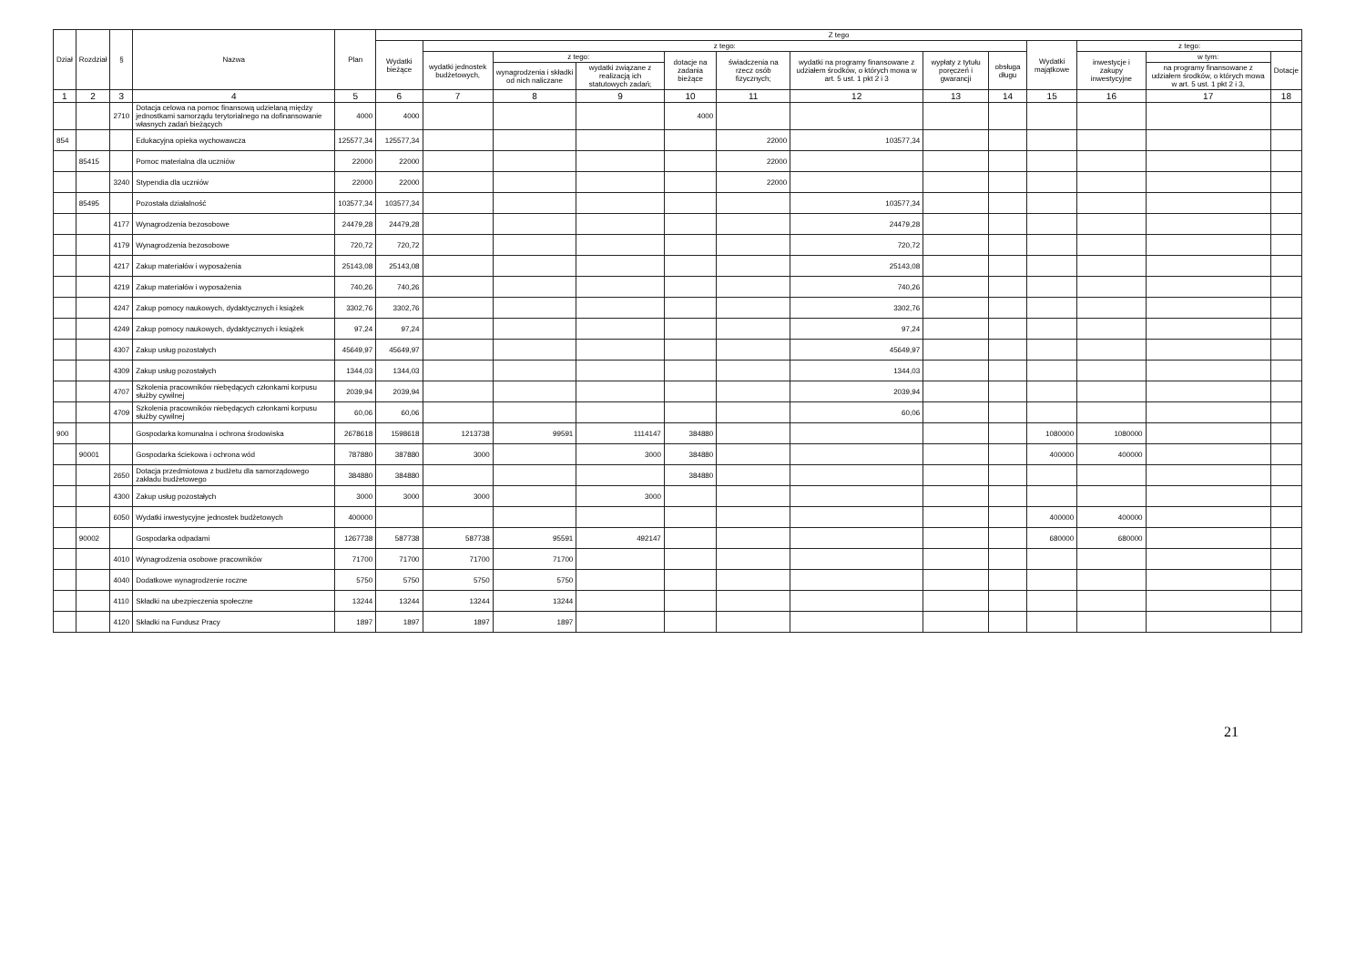| Dział | Rozdział | § | Nazwa | Plan | Z tego | | | | | | | | | | | | |
| --- | --- | --- | --- | --- | --- | --- | --- | --- | --- | --- | --- | --- | --- | --- | --- | --- | --- |
| | | | | | Wydatki bieżące | z tego: | | | | | | | | Wydatki majątkowe | z tego: | | |
| | | | | | | wydatki jednostek budżetowych, | z tego: | | dotacje na zadania bieżące | świadczenia na rzecz osób fizycznych; | wydatki na programy finansowane z udziałem środków, o których mowa w art. 5 ust. 1 pkt 2 i 3 | wypłaty z tytułu poręczeń i gwarancji | obsługa długu | | inwestycje i zakupy inwestycyjne | w tym: | Dotacje |
| | | | | | | | wynagrodzenia i składki od nich naliczane | wydatki związane z realizacją ich statutowych zadań; | | | | | | | | na programy finansowane z udziałem środków, o których mowa w art. 5 ust. 1 pkt 2 i 3, | |
| 1 | 2 | 3 | 4 | 5 | 6 | 7 | 8 | 9 | 10 | 11 | 12 | 13 | 14 | 15 | 16 | 17 | 18 |
| | | 2710 | Dotacja celowa na pomoc finansową udzielaną między jednostkami samorządu terytorialnego na dofinansowanie własnych zadań bieżących | 4000 | 4000 | | | | 4000 | | | | | | | | |
| 854 | | | Edukacyjna opieka wychowawcza | 125577,34 | 125577,34 | | | | | 22000 | 103577,34 | | | | | | |
| | 85415 | | Pomoc materialna dla uczniów | 22000 | 22000 | | | | | 22000 | | | | | | | |
| | | 3240 | Stypendia dla uczniów | 22000 | 22000 | | | | | 22000 | | | | | | | |
| | 85495 | | Pozostała działalność | 103577,34 | 103577,34 | | | | | | 103577,34 | | | | | | |
| | | 4177 | Wynagrodzenia bezosobowe | 24479,28 | 24479,28 | | | | | | 24479,28 | | | | | | |
| | | 4179 | Wynagrodzenia bezosobowe | 720,72 | 720,72 | | | | | | 720,72 | | | | | | |
| | | 4217 | Zakup materiałów i wyposażenia | 25143,08 | 25143,08 | | | | | | 25143,08 | | | | | | |
| | | 4219 | Zakup materiałów i wyposażenia | 740,26 | 740,26 | | | | | | 740,26 | | | | | | |
| | | 4247 | Zakup pomocy naukowych, dydaktycznych i książek | 3302,76 | 3302,76 | | | | | | 3302,76 | | | | | | |
| | | 4249 | Zakup pomocy naukowych, dydaktycznych i książek | 97,24 | 97,24 | | | | | | 97,24 | | | | | | |
| | | 4307 | Zakup usług pozostałych | 45649,97 | 45649,97 | | | | | | 45649,97 | | | | | | |
| | | 4309 | Zakup usług pozostałych | 1344,03 | 1344,03 | | | | | | 1344,03 | | | | | | |
| | | 4707 | Szkolenia pracowników niebędących członkami korpusu służby cywilnej | 2039,94 | 2039,94 | | | | | | 2039,94 | | | | | | |
| | | 4709 | Szkolenia pracowników niebędących członkami korpusu służby cywilnej | 60,06 | 60,06 | | | | | | 60,06 | | | | | | |
| 900 | | | Gospodarka komunalna i ochrona środowiska | 2678618 | 1598618 | 1213738 | 99591 | 1114147 | 384880 | | | | | 1080000 | 1080000 | | |
| | 90001 | | Gospodarka ściekowa i ochrona wód | 787880 | 387880 | 3000 | | 3000 | 384880 | | | | | 400000 | 400000 | | |
| | | 2650 | Dotacja przedmiotowa z budżetu dla samorządowego zakładu budżetowego | 384880 | 384880 | | | | 384880 | | | | | | | | |
| | | 4300 | Zakup usług pozostałych | 3000 | 3000 | 3000 | | 3000 | | | | | | | | | |
| | | 6050 | Wydatki inwestycyjne jednostek budżetowych | 400000 | | | | | | | | | | 400000 | 400000 | | |
| | 90002 | | Gospodarka odpadami | 1267738 | 587738 | 587738 | 95591 | 492147 | | | | | | 680000 | 680000 | | |
| | | 4010 | Wynagrodzenia osobowe pracowników | 71700 | 71700 | 71700 | 71700 | | | | | | | | | | |
| | | 4040 | Dodatkowe wynagrodzenie roczne | 5750 | 5750 | 5750 | 5750 | | | | | | | | | | |
| | | 4110 | Składki na ubezpieczenia społeczne | 13244 | 13244 | 13244 | 13244 | | | | | | | | | | |
| | | 4120 | Składki na Fundusz Pracy | 1897 | 1897 | 1897 | 1897 | | | | | | | | | | |
21